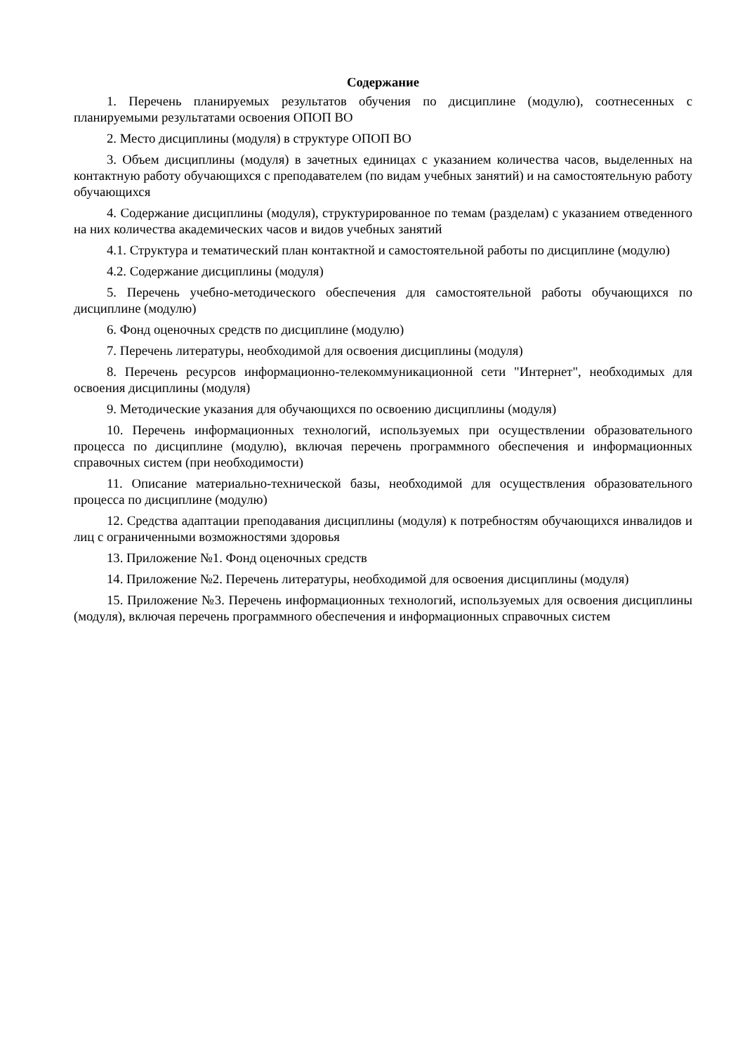Содержание
1. Перечень планируемых результатов обучения по дисциплине (модулю), соотнесенных с планируемыми результатами освоения ОПОП ВО
2. Место дисциплины (модуля) в структуре ОПОП ВО
3. Объем дисциплины (модуля) в зачетных единицах с указанием количества часов, выделенных на контактную работу обучающихся с преподавателем (по видам учебных занятий) и на самостоятельную работу обучающихся
4. Содержание дисциплины (модуля), структурированное по темам (разделам) с указанием отведенного на них количества академических часов и видов учебных занятий
4.1. Структура и тематический план контактной и самостоятельной работы по дисциплине (модулю)
4.2. Содержание дисциплины (модуля)
5. Перечень учебно-методического обеспечения для самостоятельной работы обучающихся по дисциплине (модулю)
6. Фонд оценочных средств по дисциплине (модулю)
7. Перечень литературы, необходимой для освоения дисциплины (модуля)
8. Перечень ресурсов информационно-телекоммуникационной сети "Интернет", необходимых для освоения дисциплины (модуля)
9. Методические указания для обучающихся по освоению дисциплины (модуля)
10. Перечень информационных технологий, используемых при осуществлении образовательного процесса по дисциплине (модулю), включая перечень программного обеспечения и информационных справочных систем (при необходимости)
11. Описание материально-технической базы, необходимой для осуществления образовательного процесса по дисциплине (модулю)
12. Средства адаптации преподавания дисциплины (модуля) к потребностям обучающихся инвалидов и лиц с ограниченными возможностями здоровья
13. Приложение №1. Фонд оценочных средств
14. Приложение №2. Перечень литературы, необходимой для освоения дисциплины (модуля)
15. Приложение №3. Перечень информационных технологий, используемых для освоения дисциплины (модуля), включая перечень программного обеспечения и информационных справочных систем